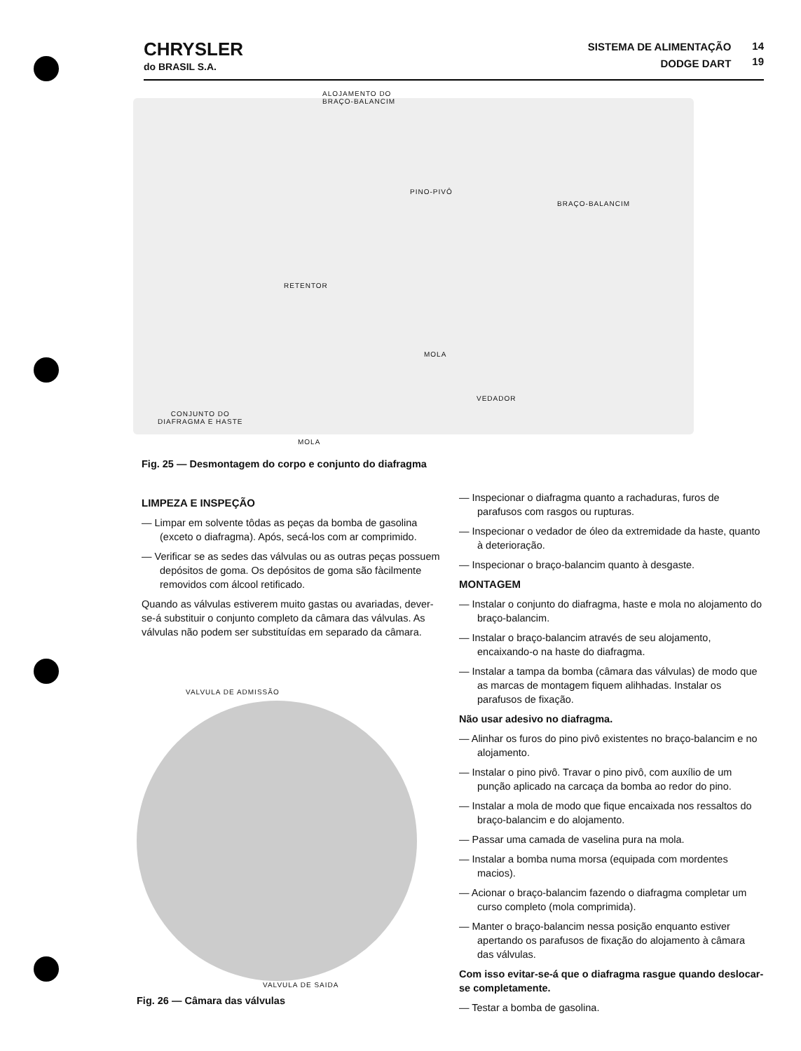CHRYSLER
do BRASIL S.A.
SISTEMA DE ALIMENTAÇÃO
DODGE DART
14
19
ALOJAMENTO DO
BRAÇO-BALANCIM
PINO-PIVÔ
BRAÇO-BALANCIM
RETENTOR
MOLA
VEDADOR
CONJUNTO DO
DIAFRAGMA E HASTE
MOLA
Fig. 25 — Desmontagem do corpo e conjunto do diafragma
LIMPEZA E INSPEÇÃO
— Limpar em solvente tôdas as peças da bomba de gasolina (exceto o diafragma). Após, secá-los com ar comprimido.
— Verificar se as sedes das válvulas ou as outras peças possuem depósitos de goma. Os depósitos de goma são fàcilmente removidos com álcool retificado.
Quando as válvulas estiverem muito gastas ou avariadas, dever-se-á substituir o conjunto completo da câmara das válvulas. As válvulas não podem ser substituídas em separado da câmara.
VALVULA DE ADMISSÃO
VALVULA DE SAIDA
Fig. 26 — Câmara das válvulas
— Inspecionar o diafragma quanto a rachaduras, furos de parafusos com rasgos ou rupturas.
— Inspecionar o vedador de óleo da extremidade da haste, quanto à deterioração.
— Inspecionar o braço-balancim quanto à desgaste.
MONTAGEM
— Instalar o conjunto do diafragma, haste e mola no alojamento do braço-balancim.
— Instalar o braço-balancim através de seu alojamento, encaixando-o na haste do diafragma.
— Instalar a tampa da bomba (câmara das válvulas) de modo que as marcas de montagem fiquem alihhadas. Instalar os parafusos de fixação.
Não usar adesivo no diafragma.
— Alinhar os furos do pino pivô existentes no braço-balancim e no alojamento.
— Instalar o pino pivô. Travar o pino pivô, com auxílio de um punção aplicado na carcaça da bomba ao redor do pino.
— Instalar a mola de modo que fique encaixada nos ressaltos do braço-balancim e do alojamento.
— Passar uma camada de vaselina pura na mola.
— Instalar a bomba numa morsa (equipada com mordentes macios).
— Acionar o braço-balancim fazendo o diafragma completar um curso completo (mola comprimida).
— Manter o braço-balancim nessa posição enquanto estiver apertando os parafusos de fixação do alojamento à câmara das válvulas.
Com isso evitar-se-á que o diafragma rasgue quando deslocar-se completamente.
— Testar a bomba de gasolina.